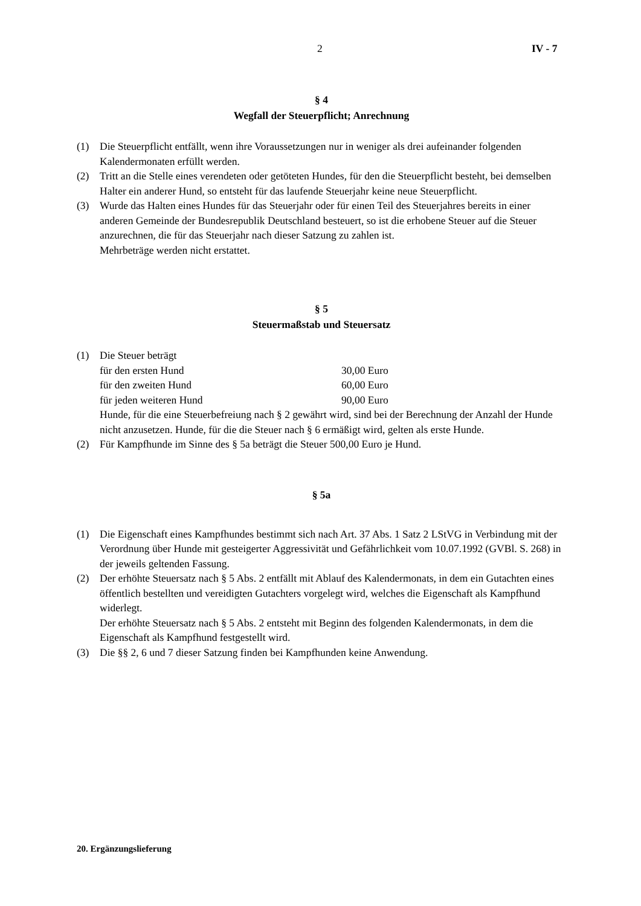2 IV - 7
§ 4
Wegfall der Steuerpflicht; Anrechnung
(1) Die Steuerpflicht entfällt, wenn ihre Voraussetzungen nur in weniger als drei aufeinander folgenden Kalendermonaten erfüllt werden.
(2) Tritt an die Stelle eines verendeten oder getöteten Hundes, für den die Steuerpflicht besteht, bei demselben Halter ein anderer Hund, so entsteht für das laufende Steuerjahr keine neue Steuerpflicht.
(3) Wurde das Halten eines Hundes für das Steuerjahr oder für einen Teil des Steuerjahres bereits in einer anderen Gemeinde der Bundesrepublik Deutschland besteuert, so ist die erhobene Steuer auf die Steuer anzurechnen, die für das Steuerjahr nach dieser Satzung zu zahlen ist.
Mehrbeträge werden nicht erstattet.
§ 5
Steuermaßstab und Steuersatz
(1) Die Steuer beträgt
für den ersten Hund 30,00 Euro
für den zweiten Hund 60,00 Euro
für jeden weiteren Hund 90,00 Euro
Hunde, für die eine Steuerbefreiung nach § 2 gewährt wird, sind bei der Berechnung der Anzahl der Hunde nicht anzusetzen. Hunde, für die die Steuer nach § 6 ermäßigt wird, gelten als erste Hunde.
(2) Für Kampfhunde im Sinne des § 5a beträgt die Steuer 500,00 Euro je Hund.
§ 5a
(1) Die Eigenschaft eines Kampfhundes bestimmt sich nach Art. 37 Abs. 1 Satz 2 LStVG in Verbindung mit der Verordnung über Hunde mit gesteigerter Aggressivität und Gefährlichkeit vom 10.07.1992 (GVBl. S. 268) in der jeweils geltenden Fassung.
(2) Der erhöhte Steuersatz nach § 5 Abs. 2 entfällt mit Ablauf des Kalendermonats, in dem ein Gutachten eines öffentlich bestellten und vereidigten Gutachters vorgelegt wird, welches die Eigenschaft als Kampfhund widerlegt.
Der erhöhte Steuersatz nach § 5 Abs. 2 entsteht mit Beginn des folgenden Kalendermonats, in dem die Eigenschaft als Kampfhund festgestellt wird.
(3) Die §§ 2, 6 und 7 dieser Satzung finden bei Kampfhunden keine Anwendung.
20. Ergänzungslieferung